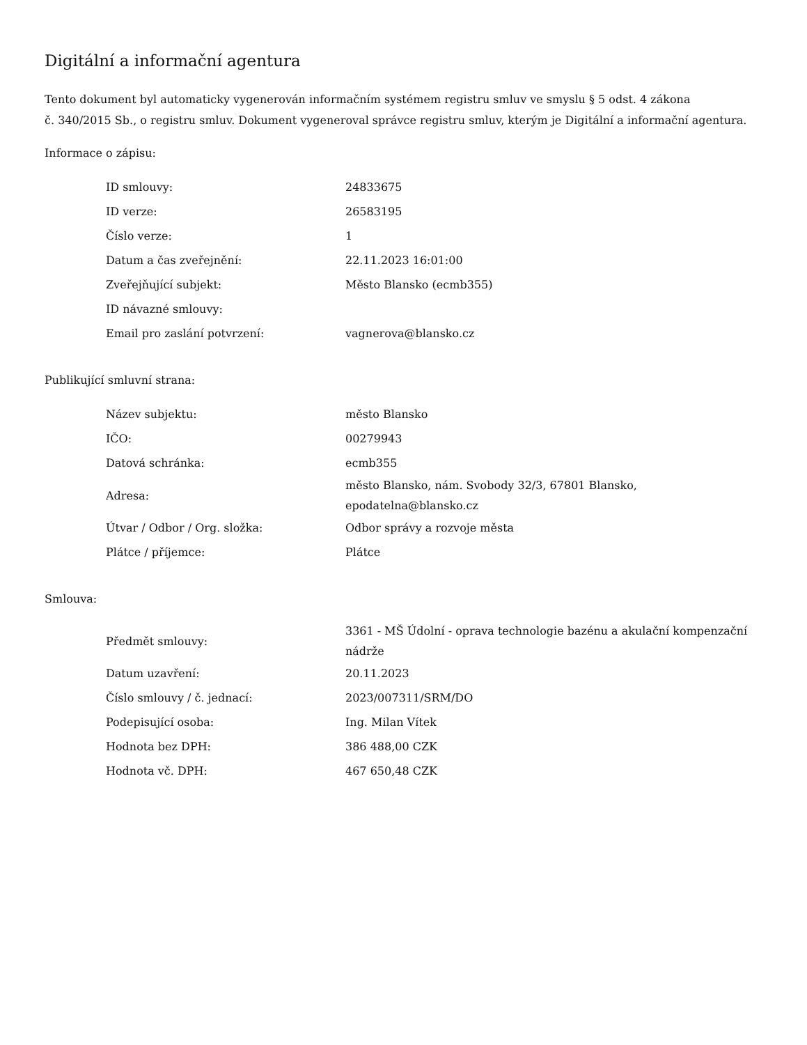Digitální a informační agentura
Tento dokument byl automaticky vygenerován informačním systémem registru smluv ve smyslu § 5 odst. 4 zákona
č. 340/2015 Sb., o registru smluv. Dokument vygeneroval správce registru smluv, kterým je Digitální a informační agentura.
Informace o zápisu:
| ID smlouvy: | 24833675 |
| ID verze: | 26583195 |
| Číslo verze: | 1 |
| Datum a čas zveřejnění: | 22.11.2023 16:01:00 |
| Zveřejňující subjekt: | Město Blansko (ecmb355) |
| ID návazné smlouvy: | |
| Email pro zaslání potvrzení: | vagnerova@blansko.cz |
Publikující smluvní strana:
| Název subjektu: | město Blansko |
| IČO: | 00279943 |
| Datová schránka: | ecmb355 |
| Adresa: | město Blansko, nám. Svobody 32/3, 67801 Blansko, epodatelna@blansko.cz |
| Útvar / Odbor / Org. složka: | Odbor správy a rozvoje města |
| Plátce / příjemce: | Plátce |
Smlouva:
| Předmět smlouvy: | 3361 - MŠ Údolní - oprava technologie bazénu a akulační kompenzační nádrže |
| Datum uzavření: | 20.11.2023 |
| Číslo smlouvy / č. jednací: | 2023/007311/SRM/DO |
| Podepisující osoba: | Ing. Milan Vítek |
| Hodnota bez DPH: | 386 488,00 CZK |
| Hodnota vč. DPH: | 467 650,48 CZK |